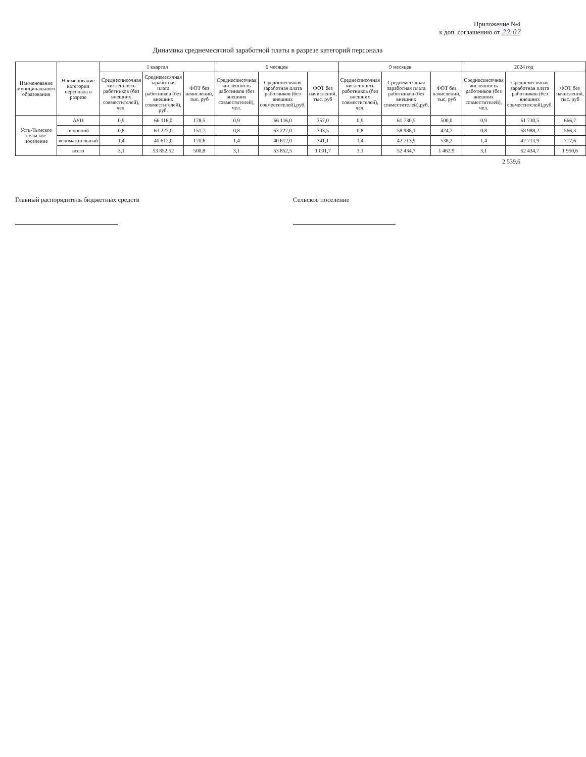Приложение №4
к доп. соглашению от 22.07
Динамика среднемесячной заработной платы в разрезе категорий персонала
| Наименование муниципального образования | Наименование категории персонала в разрезе | 1 квартал | | | 6 месяцев | | | 9 месяцев | | | 2024 год | | |
| --- | --- | --- | --- | --- | --- | --- | --- | --- | --- | --- | --- | --- | --- |
| | | Среднесписочная численность работников (без внешних совместителей), чел. | Среднемесячная заработная плата работников (без внешних совместителей), руб. | ФОТ без начислений, тыс. руб | Среднесписочная численность работников (без внешних совместителей), чел. | Среднемесячная заработная плата работников (без внешних совместителей),руб. | ФОТ без начислений, тыс. руб | Среднесписочная численность работников (без внешних совместителей), чел. | Среднемесячная заработная плата работников (без внешних совместителей),руб. | ФОТ без начислений, тыс. руб | Среднесписочная численность работников (без внешних совместителей), чел. | Среднемесячная заработная плата работников (без внешних совместителей),руб. | ФОТ без начислений, тыс. руб |
| Усть-Тымское сельское поселение | АУП | 0,9 | 66 116,0 | 178,5 | 0,9 | 66 116,0 | 357,0 | 0,9 | 61 730,5 | 500,0 | 0,9 | 61 730,5 | 666,7 |
| | основной | 0,8 | 63 227,0 | 151,7 | 0,8 | 63 227,0 | 303,5 | 0,8 | 58 988,1 | 424,7 | 0,8 | 58 988,2 | 566,3 |
| | вспомагательный | 1,4 | 40 612,0 | 170,6 | 1,4 | 40 612,0 | 341,1 | 1,4 | 42 713,9 | 538,2 | 1,4 | 42 713,9 | 717,6 |
| | всего | 3,1 | 53 852,52 | 500,8 | 3,1 | 53 852,5 | 1 001,7 | 3,1 | 52 434,7 | 1 462,9 | 3,1 | 52 434,7 | 1 950,6 |
2 539,6
Главный распорядитель бюджетных средств
Сельское поселение